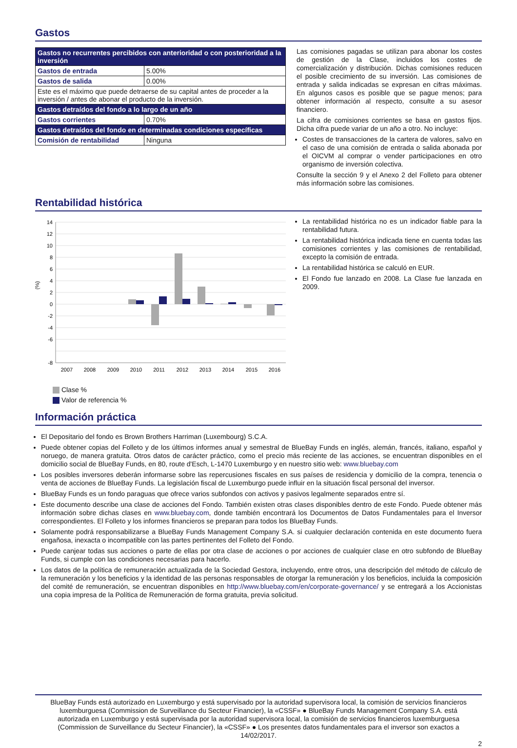Gastos
| Gastos no recurrentes percibidos con anterioridad o con posterioridad a la inversión | |
| Gastos de entrada | 5.00% |
| Gastos de salida | 0.00% |
| Este es el máximo que puede detraerse de su capital antes de proceder a la inversión / antes de abonar el producto de la inversión. | |
| Gastos detraídos del fondo a lo largo de un año | |
| Gastos corrientes | 0.70% |
| Gastos detraídos del fondo en determinadas condiciones específicas | |
| Comisión de rentabilidad | Ninguna |
Las comisiones pagadas se utilizan para abonar los costes de gestión de la Clase, incluidos los costes de comercialización y distribución. Dichas comisiones reducen el posible crecimiento de su inversión. Las comisiones de entrada y salida indicadas se expresan en cifras máximas. En algunos casos es posible que se pague menos; para obtener información al respecto, consulte a su asesor financiero.
La cifra de comisiones corrientes se basa en gastos fijos. Dicha cifra puede variar de un año a otro. No incluye:
Costes de transacciones de la cartera de valores, salvo en el caso de una comisión de entrada o salida abonada por el OICVM al comprar o vender participaciones en otro organismo de inversión colectiva.
Consulte la sección 9 y el Anexo 2 del Folleto para obtener más información sobre las comisiones.
Rentabilidad histórica
(%)
14
12
10
8
6
4
2
0
-2
-4
-6
-8
2007
2008
2009
2010
2011
2012
2013
2014
2015
2016
Clase %
Valor de referencia %
La rentabilidad histórica no es un indicador fiable para la rentabilidad futura.
La rentabilidad histórica indicada tiene en cuenta todas las comisiones corrientes y las comisiones de rentabilidad, excepto la comisión de entrada.
La rentabilidad histórica se calculó en EUR.
El Fondo fue lanzado en 2008. La Clase fue lanzada en 2009.
Información práctica
El Depositario del fondo es Brown Brothers Harriman (Luxembourg) S.C.A.
Puede obtener copias del Folleto y de los últimos informes anual y semestral de BlueBay Funds en inglés, alemán, francés, italiano, español y noruego, de manera gratuita. Otros datos de carácter práctico, como el precio más reciente de las acciones, se encuentran disponibles en el domicilio social de BlueBay Funds, en 80, route d'Esch, L-1470 Luxemburgo y en nuestro sitio web: www.bluebay.com
Los posibles inversores deberán informarse sobre las repercusiones fiscales en sus países de residencia y domicilio de la compra, tenencia o venta de acciones de BlueBay Funds. La legislación fiscal de Luxemburgo puede influir en la situación fiscal personal del inversor.
BlueBay Funds es un fondo paraguas que ofrece varios subfondos con activos y pasivos legalmente separados entre sí.
Este documento describe una clase de acciones del Fondo. También existen otras clases disponibles dentro de este Fondo. Puede obtener más información sobre dichas clases en www.bluebay.com, donde también encontrará los Documentos de Datos Fundamentales para el Inversor correspondientes. El Folleto y los informes financieros se preparan para todos los BlueBay Funds.
Solamente podrá responsabilizarse a BlueBay Funds Management Company S.A. si cualquier declaración contenida en este documento fuera engañosa, inexacta o incompatible con las partes pertinentes del Folleto del Fondo.
Puede canjear todas sus acciones o parte de ellas por otra clase de acciones o por acciones de cualquier clase en otro subfondo de BlueBay Funds, si cumple con las condiciones necesarias para hacerlo.
Los datos de la política de remuneración actualizada de la Sociedad Gestora, incluyendo, entre otros, una descripción del método de cálculo de la remuneración y los beneficios y la identidad de las personas responsables de otorgar la remuneración y los beneficios, incluida la composición del comité de remuneración, se encuentran disponibles en http://www.bluebay.com/en/corporate-governance/ y se entregará a los Accionistas una copia impresa de la Política de Remuneración de forma gratuita, previa solicitud.
BlueBay Funds está autorizado en Luxemburgo y está supervisado por la autoridad supervisora local, la comisión de servicios financieros luxemburguesa (Commission de Surveillance du Secteur Financier), la «CSSF» ● BlueBay Funds Management Company S.A. está autorizada en Luxemburgo y está supervisada por la autoridad supervisora local, la comisión de servicios financieros luxemburguesa (Commission de Surveillance du Secteur Financier), la «CSSF» ● Los presentes datos fundamentales para el inversor son exactos a 14/02/2017.
2